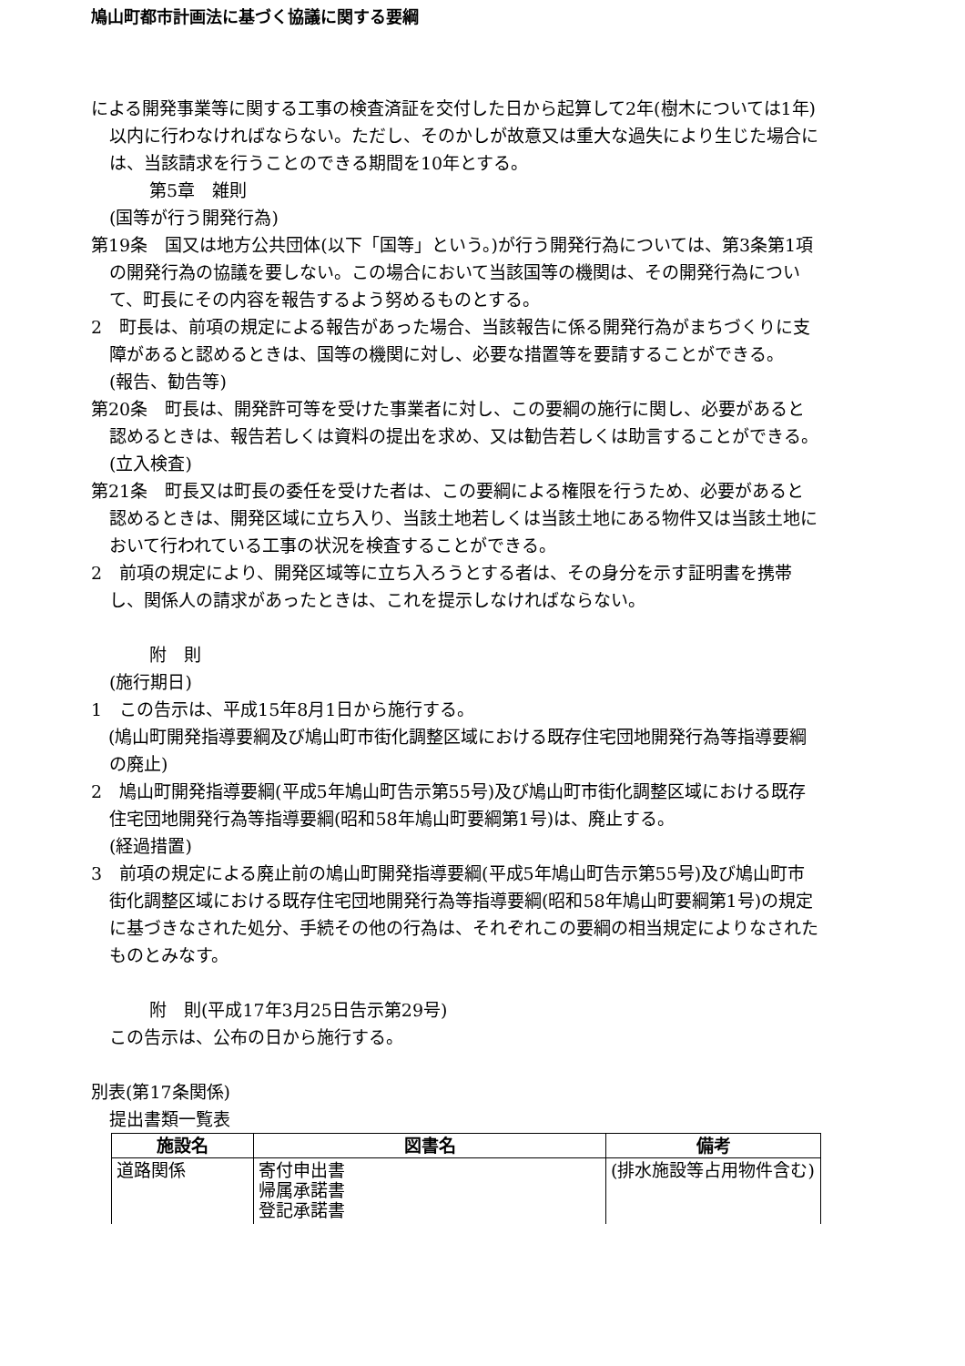鳩山町都市計画法に基づく協議に関する要綱
による開発事業等に関する工事の検査済証を交付した日から起算して2年(樹木については1年)以内に行わなければならない。ただし、そのかしが故意又は重大な過失により生じた場合には、当該請求を行うことのできる期間を10年とする。
第5章　雑則
(国等が行う開発行為)
第19条　国又は地方公共団体(以下「国等」という。)が行う開発行為については、第3条第1項の開発行為の協議を要しない。この場合において当該国等の機関は、その開発行為について、町長にその内容を報告するよう努めるものとする。
2　町長は、前項の規定による報告があった場合、当該報告に係る開発行為がまちづくりに支障があると認めるときは、国等の機関に対し、必要な措置等を要請することができる。
(報告、勧告等)
第20条　町長は、開発許可等を受けた事業者に対し、この要綱の施行に関し、必要があると認めるときは、報告若しくは資料の提出を求め、又は勧告若しくは助言することができる。
(立入検査)
第21条　町長又は町長の委任を受けた者は、この要綱による権限を行うため、必要があると認めるときは、開発区域に立ち入り、当該土地若しくは当該土地にある物件又は当該土地において行われている工事の状況を検査することができる。
2　前項の規定により、開発区域等に立ち入ろうとする者は、その身分を示す証明書を携帯し、関係人の請求があったときは、これを提示しなければならない。
附　則
(施行期日)
1　この告示は、平成15年8月1日から施行する。
　(鳩山町開発指導要綱及び鳩山町市街化調整区域における既存住宅団地開発行為等指導要綱の廃止)
2　鳩山町開発指導要綱(平成5年鳩山町告示第55号)及び鳩山町市街化調整区域における既存住宅団地開発行為等指導要綱(昭和58年鳩山町要綱第1号)は、廃止する。
(経過措置)
3　前項の規定による廃止前の鳩山町開発指導要綱(平成5年鳩山町告示第55号)及び鳩山町市街化調整区域における既存住宅団地開発行為等指導要綱(昭和58年鳩山町要綱第1号)の規定に基づきなされた処分、手続その他の行為は、それぞれこの要綱の相当規定によりなされたものとみなす。
附　則(平成17年3月25日告示第29号)
この告示は、公布の日から施行する。
別表(第17条関係)
提出書類一覧表
| 施設名 | 図書名 | 備考 |
| --- | --- | --- |
| 道路関係 | 寄付申出書 帰属承諾書 登記承諾書 | (排水施設等占用物件含む) |